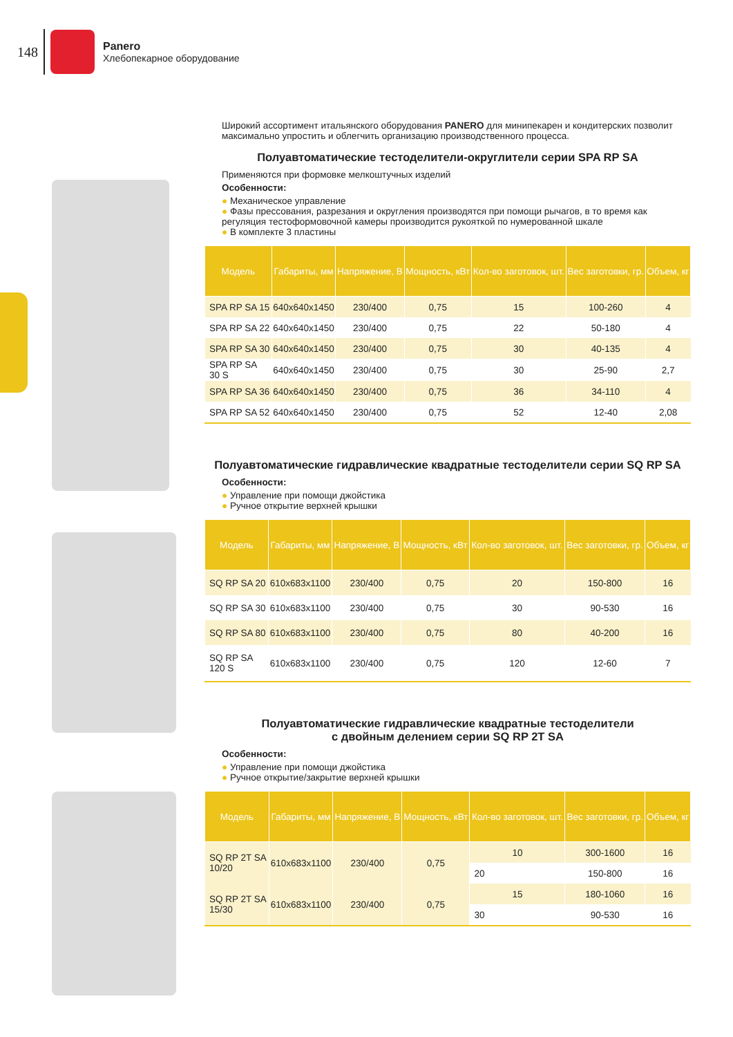148
Panero
Хлебопекарное оборудование
Широкий ассортимент итальянского оборудования PANERO для минипекарен и кондитерских позволит максимально упростить и облегчить организацию производственного процесса.
Полуавтоматические тестоделители-округлители серии SPA RP SA
Применяются при формовке мелкоштучных изделий
Особенности:
● Механическое управление
● Фазы прессования, разрезания и округления производятся при помощи рычагов, в то время как регуляция тестоформовочной камеры производится рукояткой по нумерованной шкале
● В комплекте 3 пластины
| Модель | Габариты, мм | Напряжение, В | Мощность, кВт | Кол-во заготовок, шт. | Вес заготовки, гр. | Объем, кг |
| --- | --- | --- | --- | --- | --- | --- |
| SPA RP SA 15 | 640x640x1450 | 230/400 | 0,75 | 15 | 100-260 | 4 |
| SPA RP SA 22 | 640x640x1450 | 230/400 | 0,75 | 22 | 50-180 | 4 |
| SPA RP SA 30 | 640x640x1450 | 230/400 | 0,75 | 30 | 40-135 | 4 |
| SPA RP SA 30 S | 640x640x1450 | 230/400 | 0,75 | 30 | 25-90 | 2,7 |
| SPA RP SA 36 | 640x640x1450 | 230/400 | 0,75 | 36 | 34-110 | 4 |
| SPA RP SA 52 | 640x640x1450 | 230/400 | 0,75 | 52 | 12-40 | 2,08 |
Полуавтоматические гидравлические квадратные тестоделители серии SQ RP SA
Особенности:
● Управление при помощи джойстика
● Ручное открытие верхней крышки
| Модель | Габариты, мм | Напряжение, В | Мощность, кВт | Кол-во заготовок, шт. | Вес заготовки, гр. | Объем, кг |
| --- | --- | --- | --- | --- | --- | --- |
| SQ RP SA 20 | 610x683x1100 | 230/400 | 0,75 | 20 | 150-800 | 16 |
| SQ RP SA 30 | 610x683x1100 | 230/400 | 0,75 | 30 | 90-530 | 16 |
| SQ RP SA 80 | 610x683x1100 | 230/400 | 0,75 | 80 | 40-200 | 16 |
| SQ RP SA 120 S | 610x683x1100 | 230/400 | 0,75 | 120 | 12-60 | 7 |
Полуавтоматические гидравлические квадратные тестоделители
с двойным делением серии SQ RP 2T SA
Особенности:
● Управление при помощи джойстика
● Ручное открытие/закрытие верхней крышки
| Модель | Габариты, мм | Напряжение, В | Мощность, кВт | Кол-во заготовок, шт. | Вес заготовки, гр. | Объем, кг |
| --- | --- | --- | --- | --- | --- | --- |
| SQ RP 2T SA 10/20 | 610x683x1100 | 230/400 | 0,75 | 10 | 300-1600 | 16 |
| | | | | 20 | 150-800 | 16 |
| SQ RP 2T SA 15/30 | 610x683x1100 | 230/400 | 0,75 | 15 | 180-1060 | 16 |
| | | | | 30 | 90-530 | 16 |